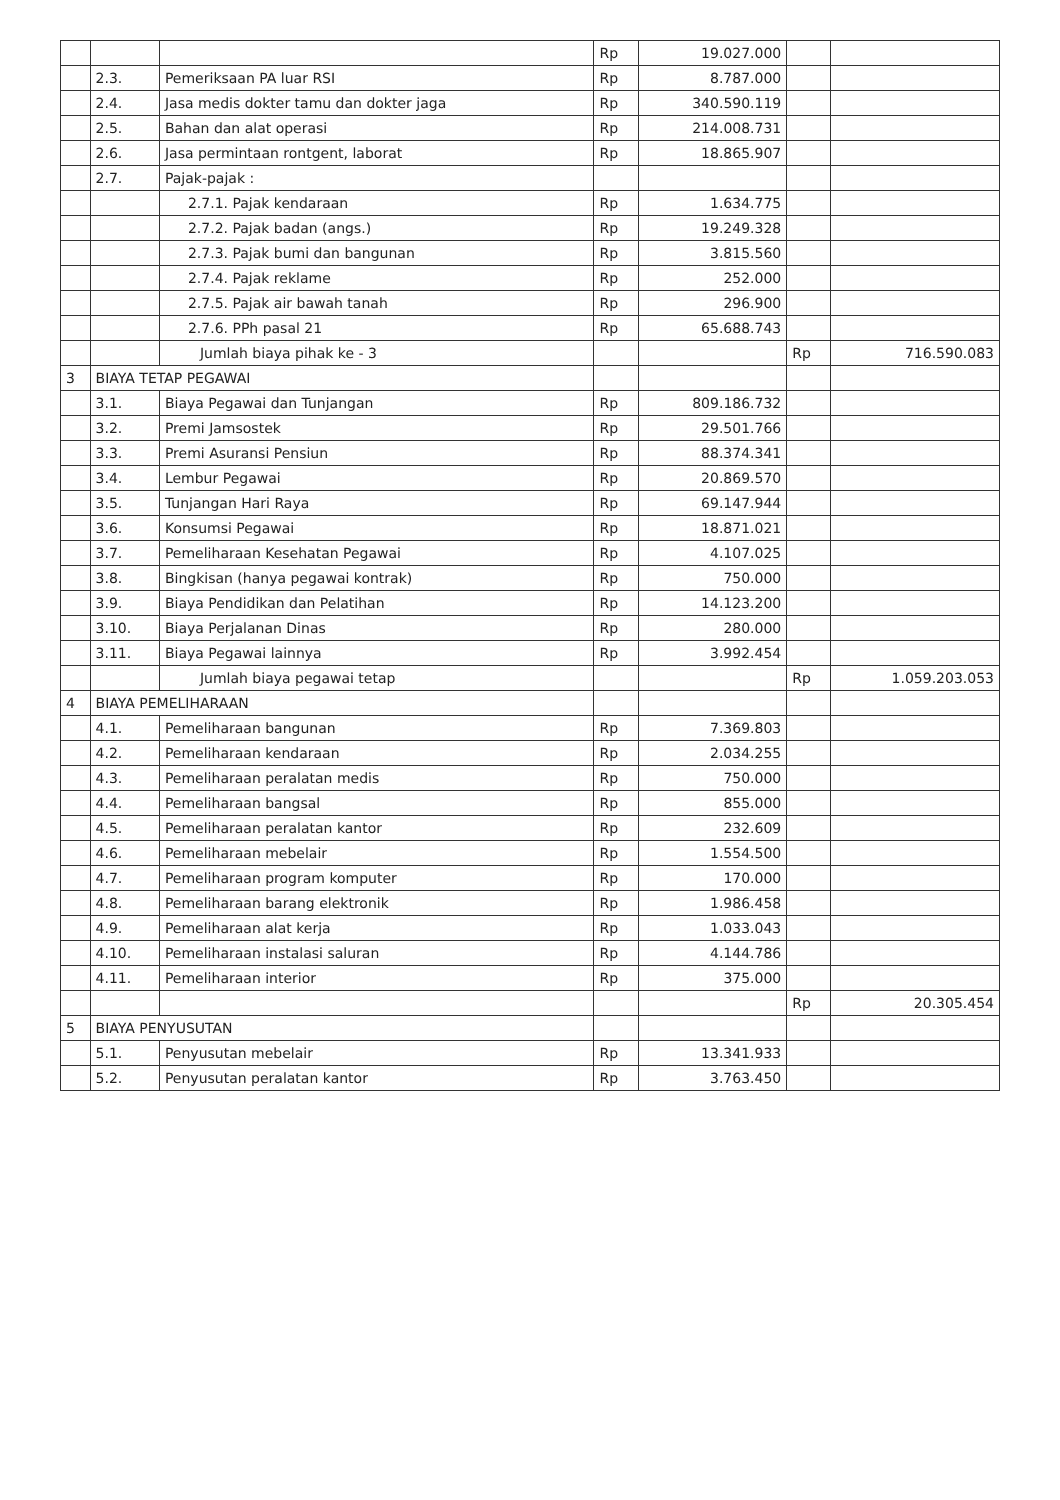| | | | Rp | 19.027.000 | | |
| | 2.3. | Pemeriksaan PA luar RSI | Rp | 8.787.000 | | |
| | 2.4. | Jasa medis dokter tamu dan dokter jaga | Rp | 340.590.119 | | |
| | 2.5. | Bahan dan alat operasi | Rp | 214.008.731 | | |
| | 2.6. | Jasa permintaan rontgent, laborat | Rp | 18.865.907 | | |
| | 2.7. | Pajak-pajak : | | | | |
| | | 2.7.1. Pajak kendaraan | Rp | 1.634.775 | | |
| | | 2.7.2. Pajak badan (angs.) | Rp | 19.249.328 | | |
| | | 2.7.3. Pajak bumi dan bangunan | Rp | 3.815.560 | | |
| | | 2.7.4. Pajak reklame | Rp | 252.000 | | |
| | | 2.7.5. Pajak air bawah tanah | Rp | 296.900 | | |
| | | 2.7.6. PPh pasal 21 | Rp | 65.688.743 | | |
| | | Jumlah biaya pihak ke - 3 | | | Rp | 716.590.083 |
| 3 | BIAYA TETAP PEGAWAI | | | | | |
| | 3.1. | Biaya Pegawai dan Tunjangan | Rp | 809.186.732 | | |
| | 3.2. | Premi Jamsostek | Rp | 29.501.766 | | |
| | 3.3. | Premi Asuransi Pensiun | Rp | 88.374.341 | | |
| | 3.4. | Lembur Pegawai | Rp | 20.869.570 | | |
| | 3.5. | Tunjangan Hari Raya | Rp | 69.147.944 | | |
| | 3.6. | Konsumsi Pegawai | Rp | 18.871.021 | | |
| | 3.7. | Pemeliharaan Kesehatan Pegawai | Rp | 4.107.025 | | |
| | 3.8. | Bingkisan (hanya pegawai kontrak) | Rp | 750.000 | | |
| | 3.9. | Biaya Pendidikan dan Pelatihan | Rp | 14.123.200 | | |
| | 3.10. | Biaya Perjalanan Dinas | Rp | 280.000 | | |
| | 3.11. | Biaya Pegawai lainnya | Rp | 3.992.454 | | |
| | | Jumlah biaya pegawai tetap | | | Rp | 1.059.203.053 |
| 4 | BIAYA PEMELIHARAAN | | | | | |
| | 4.1. | Pemeliharaan bangunan | Rp | 7.369.803 | | |
| | 4.2. | Pemeliharaan kendaraan | Rp | 2.034.255 | | |
| | 4.3. | Pemeliharaan peralatan medis | Rp | 750.000 | | |
| | 4.4. | Pemeliharaan bangsal | Rp | 855.000 | | |
| | 4.5. | Pemeliharaan peralatan kantor | Rp | 232.609 | | |
| | 4.6. | Pemeliharaan mebelair | Rp | 1.554.500 | | |
| | 4.7. | Pemeliharaan program komputer | Rp | 170.000 | | |
| | 4.8. | Pemeliharaan barang elektronik | Rp | 1.986.458 | | |
| | 4.9. | Pemeliharaan alat kerja | Rp | 1.033.043 | | |
| | 4.10. | Pemeliharaan instalasi saluran | Rp | 4.144.786 | | |
| | 4.11. | Pemeliharaan interior | Rp | 375.000 | | |
| | | | | | Rp | 20.305.454 |
| 5 | BIAYA PENYUSUTAN | | | | | |
| | 5.1. | Penyusutan mebelair | Rp | 13.341.933 | | |
| | 5.2. | Penyusutan peralatan kantor | Rp | 3.763.450 | | |